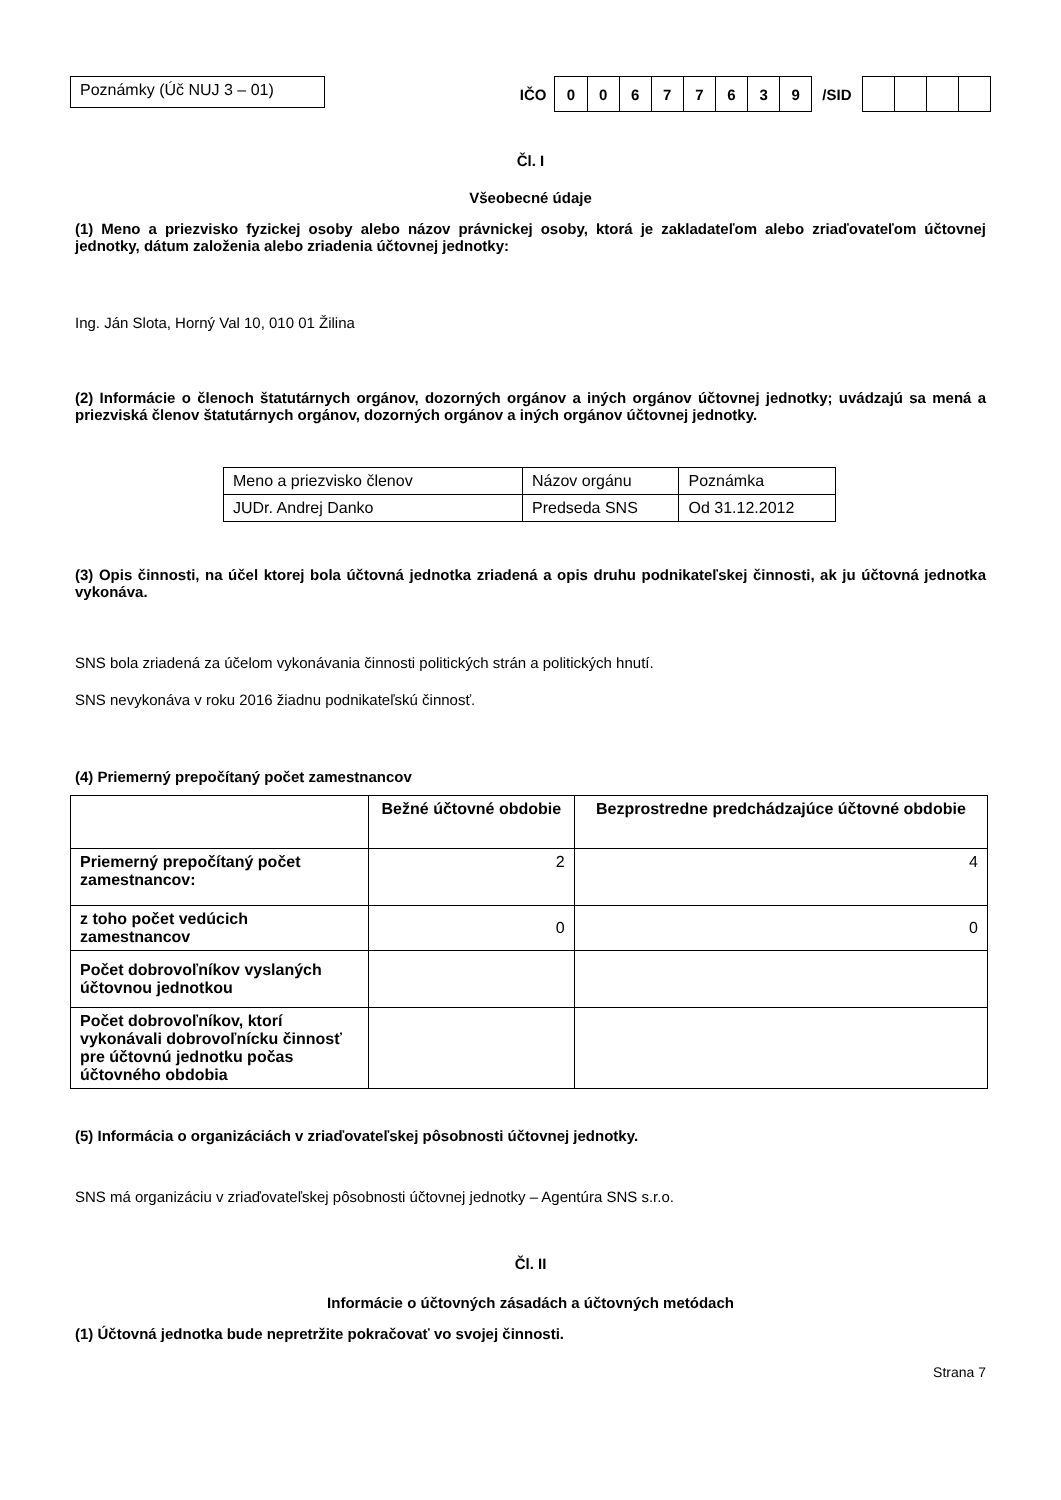Poznámky (Úč NUJ 3 – 01)
IČO
| 0 | 0 | 6 | 7 | 7 | 6 | 3 | 9 |
/SID
Čl. I
Všeobecné údaje
(1) Meno a priezvisko fyzickej osoby alebo názov právnickej osoby, ktorá je zakladateľom alebo zriaďovateľom účtovnej jednotky, dátum založenia alebo zriadenia účtovnej jednotky:
Ing. Ján Slota, Horný Val 10, 010 01 Žilina
(2) Informácie o členoch štatutárnych orgánov, dozorných orgánov a iných orgánov účtovnej jednotky; uvádzajú sa mená a priezviská členov štatutárnych orgánov, dozorných orgánov a iných orgánov účtovnej jednotky.
| Meno a priezvisko členov | Názov orgánu | Poznámka |
| JUDr. Andrej Danko | Predseda SNS | Od 31.12.2012 |
(3) Opis činnosti, na účel ktorej bola účtovná jednotka zriadená a opis druhu podnikateľskej činnosti, ak ju účtovná jednotka vykonáva.
SNS bola zriadená za účelom vykonávania činnosti politických strán a politických hnutí.
SNS nevykonáva v roku 2016 žiadnu podnikateľskú činnosť.
(4) Priemerný prepočítaný počet zamestnancov
| | Bežné účtovné obdobie | Bezprostredne predchádzajúce účtovné obdobie |
| Priemerný prepočítaný počet zamestnancov: | 2 | 4 |
| z toho počet vedúcich zamestnancov | 0 | 0 |
| Počet dobrovoľníkov vyslaných účtovnou jednotkou | | |
| Počet dobrovoľníkov, ktorí vykonávali dobrovoľnícku činnosť pre účtovnú jednotku počas účtovného obdobia | | |
(5) Informácia o organizáciách v zriaďovateľskej pôsobnosti účtovnej jednotky.
SNS má organizáciu v zriaďovateľskej pôsobnosti účtovnej jednotky – Agentúra SNS s.r.o.
Čl. II
Informácie o účtovných zásadách a účtovných metódach
(1) Účtovná jednotka bude nepretržite pokračovať vo svojej činnosti.
Strana 7